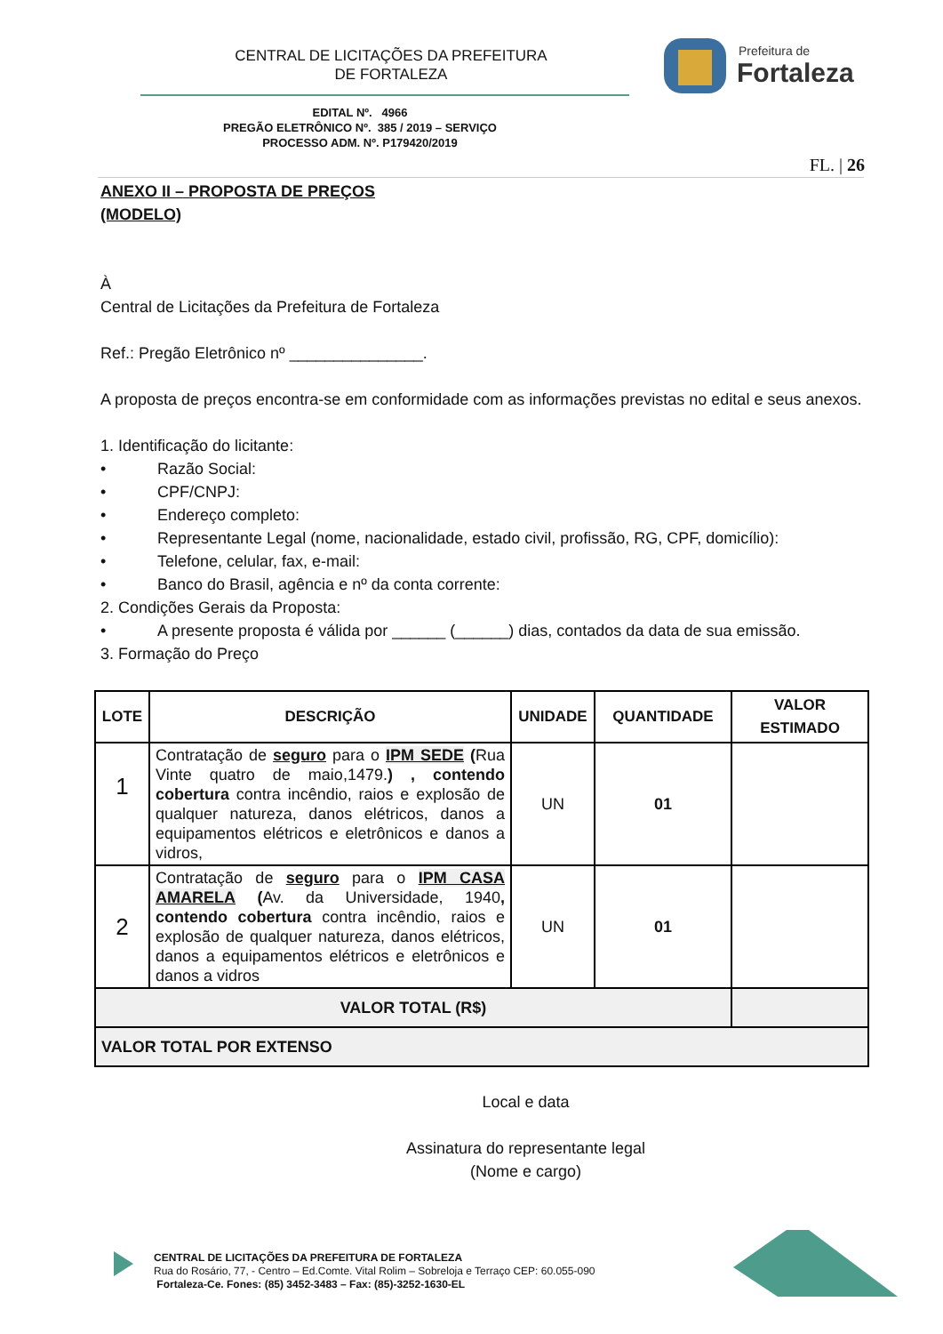CENTRAL DE LICITAÇÕES DA PREFEITURA
DE FORTALEZA
Prefeitura de
Fortaleza
EDITAL Nº. 4966
PREGÃO ELETRÔNICO Nº. 385 / 2019 – SERVIÇO
PROCESSO ADM. Nº. P179420/2019
FL. | 26
ANEXO II – PROPOSTA DE PREÇOS
(MODELO)
À
Central de Licitações da Prefeitura de Fortaleza
Ref.: Pregão Eletrônico nº _______________.
A proposta de preços encontra-se em conformidade com as informações previstas no edital e seus anexos.
1. Identificação do licitante:
• Razão Social:
• CPF/CNPJ:
• Endereço completo:
• Representante Legal (nome, nacionalidade, estado civil, profissão, RG, CPF, domicílio):
• Telefone, celular, fax, e-mail:
• Banco do Brasil, agência e nº da conta corrente:
2. Condições Gerais da Proposta:
• A presente proposta é válida por ______ (______) dias, contados da data de sua emissão.
3. Formação do Preço
| LOTE | DESCRIÇÃO | UNIDADE | QUANTIDADE | VALOR ESTIMADO |
| --- | --- | --- | --- | --- |
| 1 | Contratação de seguro para o IPM SEDE ( Rua Vinte quatro de maio,1479. ) , contendo cobertura contra incêndio, raios e explosão de qualquer natureza, danos elétricos, danos a equipamentos elétricos e eletrônicos e danos a vidros, | UN | 01 | |
| 2 | Contratação de seguro para o IPM CASA AMARELA ( Av. da Universidade, 1940 , contendo cobertura contra incêndio, raios e explosão de qualquer natureza, danos elétricos, danos a equipamentos elétricos e eletrônicos e danos a vidros | UN | 01 | |
| VALOR TOTAL (R$) | | | | |
| VALOR TOTAL POR EXTENSO | | | | |
Local e data
Assinatura do representante legal
(Nome e cargo)
CENTRAL DE LICITAÇÕES DA PREFEITURA DE FORTALEZA
Rua do Rosário, 77, - Centro – Ed.Comte. Vital Rolim – Sobreloja e Terraço CEP: 60.055-090
Fortaleza-Ce. Fones: (85) 3452-3483 – Fax: (85)-3252-1630-EL